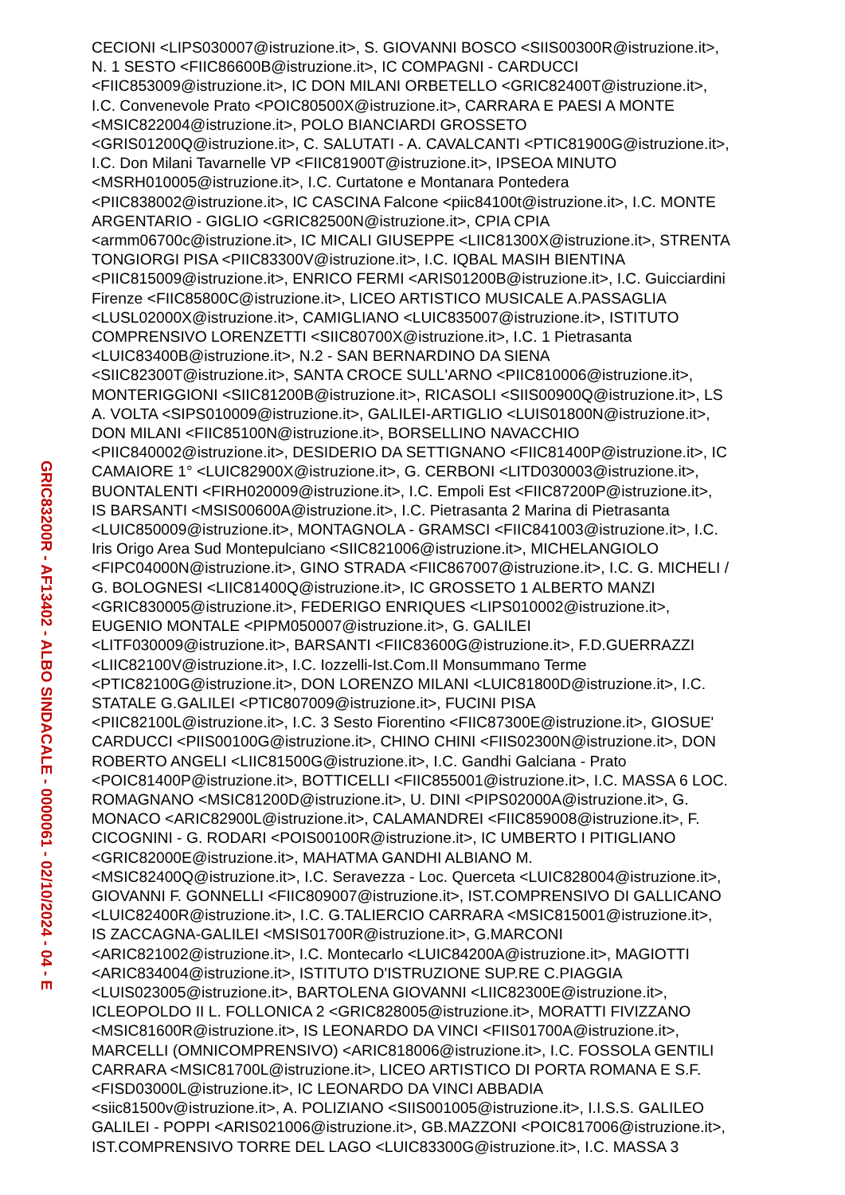GRIC83200R - AF13402 - ALBO SINDACALE - 0000061 - 02/10/2024 - 04 - E
CECIONI <LIPS030007@istruzione.it>, S. GIOVANNI BOSCO <SIIS00300R@istruzione.it>,
N. 1 SESTO <FIIC86600B@istruzione.it>, IC COMPAGNI - CARDUCCI
<FIIC853009@istruzione.it>, IC DON MILANI ORBETELLO <GRIC82400T@istruzione.it>,
I.C. Convenevole Prato <POIC80500X@istruzione.it>, CARRARA E PAESI A MONTE
<MSIC822004@istruzione.it>, POLO BIANCIARDI GROSSETO
<GRIS01200Q@istruzione.it>, C. SALUTATI - A. CAVALCANTI <PTIC81900G@istruzione.it>,
I.C. Don Milani Tavarnelle VP <FIIC81900T@istruzione.it>, IPSEOA MINUTO
<MSRH010005@istruzione.it>, I.C. Curtatone e Montanara Pontedera
<PIIC838002@istruzione.it>, IC CASCINA Falcone <piic84100t@istruzione.it>, I.C. MONTE
ARGENTARIO - GIGLIO <GRIC82500N@istruzione.it>, CPIA CPIA
<armm06700c@istruzione.it>, IC MICALI GIUSEPPE <LIIC81300X@istruzione.it>, STRENTA
TONGIORGI PISA <PIIC83300V@istruzione.it>, I.C. IQBAL MASIH BIENTINA
<PIIC815009@istruzione.it>, ENRICO FERMI <ARIS01200B@istruzione.it>, I.C. Guicciardini
Firenze <FIIC85800C@istruzione.it>, LICEO ARTISTICO MUSICALE A.PASSAGLIA
<LUSL02000X@istruzione.it>, CAMIGLIANO <LUIC835007@istruzione.it>, ISTITUTO
COMPRENSIVO LORENZETTI <SIIC80700X@istruzione.it>, I.C. 1 Pietrasanta
<LUIC83400B@istruzione.it>, N.2 - SAN BERNARDINO DA SIENA
<SIIC82300T@istruzione.it>, SANTA CROCE SULL'ARNO <PIIC810006@istruzione.it>,
MONTERIGGIONI <SIIC81200B@istruzione.it>, RICASOLI <SIIS00900Q@istruzione.it>, LS
A. VOLTA <SIPS010009@istruzione.it>, GALILEI-ARTIGLIO <LUIS01800N@istruzione.it>,
DON MILANI <FIIC85100N@istruzione.it>, BORSELLINO NAVACCHIO
<PIIC840002@istruzione.it>, DESIDERIO DA SETTIGNANO <FIIC81400P@istruzione.it>, IC
CAMAIORE 1° <LUIC82900X@istruzione.it>, G. CERBONI <LITD030003@istruzione.it>,
BUONTALENTI <FIRH020009@istruzione.it>, I.C. Empoli Est <FIIC87200P@istruzione.it>,
IS BARSANTI <MSIS00600A@istruzione.it>, I.C. Pietrasanta 2 Marina di Pietrasanta
<LUIC850009@istruzione.it>, MONTAGNOLA - GRAMSCI <FIIC841003@istruzione.it>, I.C.
Iris Origo Area Sud Montepulciano <SIIC821006@istruzione.it>, MICHELANGIOLO
<FIPC04000N@istruzione.it>, GINO STRADA <FIIC867007@istruzione.it>, I.C. G. MICHELI /
G. BOLOGNESI <LIIC81400Q@istruzione.it>, IC GROSSETO 1 ALBERTO MANZI
<GRIC830005@istruzione.it>, FEDERIGO ENRIQUES <LIPS010002@istruzione.it>,
EUGENIO MONTALE <PIPM050007@istruzione.it>, G. GALILEI
<LITF030009@istruzione.it>, BARSANTI <FIIC83600G@istruzione.it>, F.D.GUERRAZZI
<LIIC82100V@istruzione.it>, I.C. Iozzelli-Ist.Com.II Monsummano Terme
<PTIC82100G@istruzione.it>, DON LORENZO MILANI <LUIC81800D@istruzione.it>, I.C.
STATALE G.GALILEI <PTIC807009@istruzione.it>, FUCINI PISA
<PIIC82100L@istruzione.it>, I.C. 3 Sesto Fiorentino <FIIC87300E@istruzione.it>, GIOSUE'
CARDUCCI <PIIS00100G@istruzione.it>, CHINO CHINI <FIIS02300N@istruzione.it>, DON
ROBERTO ANGELI <LIIC81500G@istruzione.it>, I.C. Gandhi Galciana - Prato
<POIC81400P@istruzione.it>, BOTTICELLI <FIIC855001@istruzione.it>, I.C. MASSA 6 LOC.
ROMAGNANO <MSIC81200D@istruzione.it>, U. DINI <PIPS02000A@istruzione.it>, G.
MONACO <ARIC82900L@istruzione.it>, CALAMANDREI <FIIC859008@istruzione.it>, F.
CICOGNINI - G. RODARI <POIS00100R@istruzione.it>, IC UMBERTO I PITIGLIANO
<GRIC82000E@istruzione.it>, MAHATMA GANDHI ALBIANO M.
<MSIC82400Q@istruzione.it>, I.C. Seravezza - Loc. Querceta <LUIC828004@istruzione.it>,
GIOVANNI F. GONNELLI <FIIC809007@istruzione.it>, IST.COMPRENSIVO DI GALLICANO
<LUIC82400R@istruzione.it>, I.C. G.TALIERCIO CARRARA <MSIC815001@istruzione.it>,
IS ZACCAGNA-GALILEI <MSIS01700R@istruzione.it>, G.MARCONI
<ARIC821002@istruzione.it>, I.C. Montecarlo <LUIC84200A@istruzione.it>, MAGIOTTI
<ARIC834004@istruzione.it>, ISTITUTO D'ISTRUZIONE SUP.RE C.PIAGGIA
<LUIS023005@istruzione.it>, BARTOLENA GIOVANNI <LIIC82300E@istruzione.it>,
ICLEOPOLDO II L. FOLLONICA 2 <GRIC828005@istruzione.it>, MORATTI FIVIZZANO
<MSIC81600R@istruzione.it>, IS LEONARDO DA VINCI <FIIS01700A@istruzione.it>,
MARCELLI (OMNICOMPRENSIVO) <ARIC818006@istruzione.it>, I.C. FOSSOLA GENTILI
CARRARA <MSIC81700L@istruzione.it>, LICEO ARTISTICO DI PORTA ROMANA E S.F.
<FISD03000L@istruzione.it>, IC LEONARDO DA VINCI ABBADIA
<siic81500v@istruzione.it>, A. POLIZIANO <SIIS001005@istruzione.it>, I.I.S.S. GALILEO
GALILEI - POPPI <ARIS021006@istruzione.it>, GB.MAZZONI <POIC817006@istruzione.it>,
IST.COMPRENSIVO TORRE DEL LAGO <LUIC83300G@istruzione.it>, I.C. MASSA 3